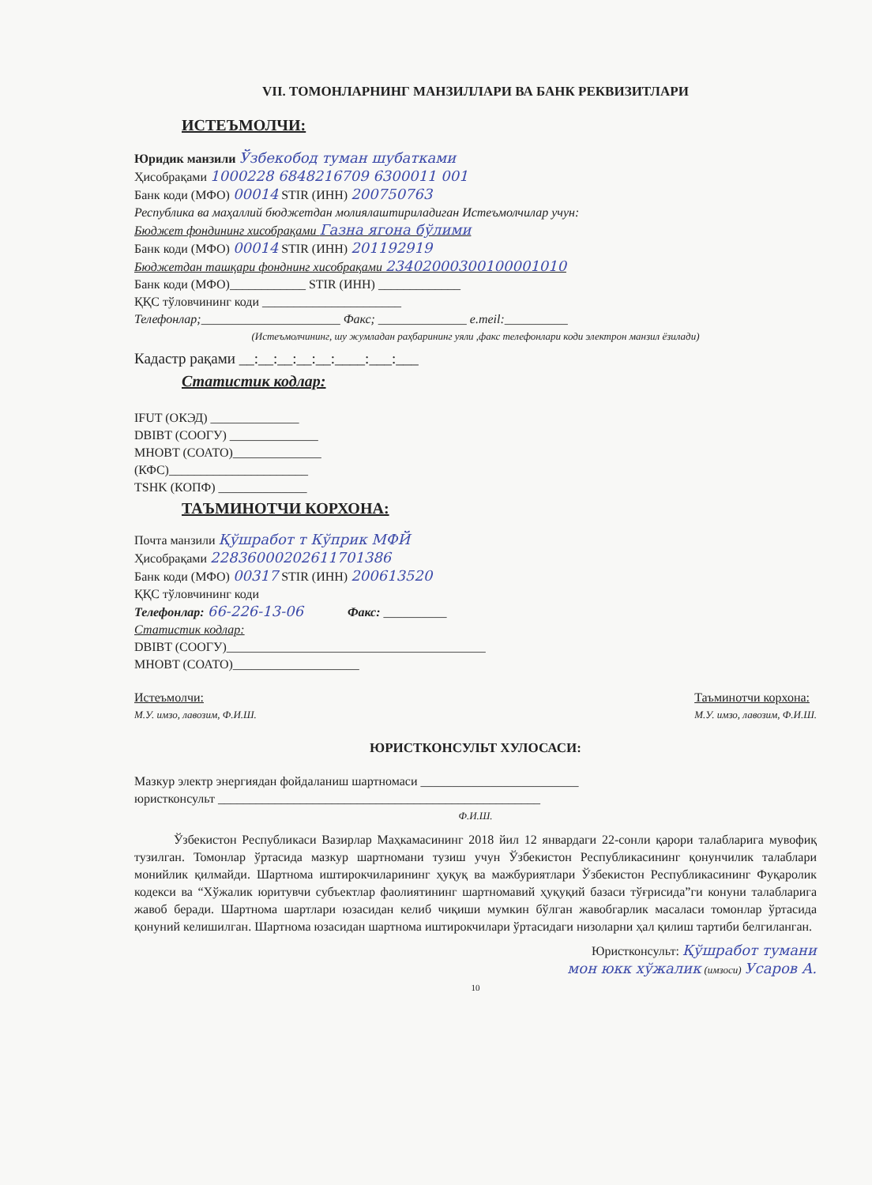VII. ТОМОНЛАРНИНГ МАНЗИЛЛАРИ ВА БАНК РЕКВИЗИТЛАРИ
ИСТЕЪМОЛЧИ:
Юридик манзили Ўзбекобод туман шубатками
Ҳисобрақами 1000228 6848216709 6300011 001
Банк коди (МФО) 00014 STIR (ИНН) 200750763
Республика ва маҳаллий бюджетдан молиялаштириладиган Истеъмолчилар учун:
Бюджет фондининг хисобрақами Газна ягона бўлими
Банк коди (МФО) 00014 STIR (ИНН) 201192919
Бюджетдан ташқари фонднинг хисобрақами 23402000300100001010
Банк коди (МФО)____________ STIR (ИНН) _____________
ҚҚС тўловчининг коди ______________________
Телефонлар;______________________ Факс; ______________ e.meil:__________
(Истеъмолчининг, шу жумладан раҳбарининг уяли ,факс телефонлари коди электрон манзил ёзилади)
Кадастр рақами __:__:__:__:__:____:___:___
Статистик кодлар:
IFUT (ОКЭД) ______________
DBIBT (СООГУ) ______________
MHOBT (СОАТО)______________
(КФС)______________________
TSHK (КОПФ) ______________
ТАЪМИНОТЧИ КОРХОНА:
Почта манзили Қўшработ т Кўприк МФЙ
Ҳисобрақами 22836000202611701386
Банк коди (МФО) 00317 STIR (ИНН) 200613520
ҚҚС тўловчининг коди
Телефонлар: 66-226-13-06 Факс: __________
Статистик кодлар:
DBIBT (СООГУ)_________________________________________
MHOBT (СОАТО)____________________
Истеъмолчи:
М.У. имзо, лавозим, Ф.И.Ш.
Таъминотчи корхона:
М.У. имзо, лавозим, Ф.И.Ш.
ЮРИСТКОНСУЛЬТ ХУЛОСАСИ:
Мазкур электр энергиядан фойдаланиш шартномаси _________________________
юристконсульт ___________________________________________________
Ф.И.Ш.
Ўзбекистон Республикаси Вазирлар Маҳкамасининг 2018 йил 12 январдаги 22-сонли қарори талабларига мувофиқ тузилган. Томонлар ўртасида мазкур шартномани тузиш учун Ўзбекистон Республикасининг қонунчилик талаблари монийлик қилмайди. Шартнома иштирокчиларининг ҳуқуқ ва мажбуриятлари Ўзбекистон Республикасининг Фуқаролик кодекси ва “Хўжалик юритувчи субъектлар фаолиятининг шартномавий ҳуқуқий базаси тўғрисида”ги конуни талабларига жавоб беради. Шартнома шартлари юзасидан келиб чиқиши мумкин бўлган жавобгарлик масаласи томонлар ўртасида қонуний келишилган. Шартнома юзасидан шартнома иштирокчилари ўртасидаги низоларни ҳал қилиш тартиби белгиланган.
Юристконсульт: Қўшработ тумани
мон юкк хўжалик (имзоси) Усаров А.
10